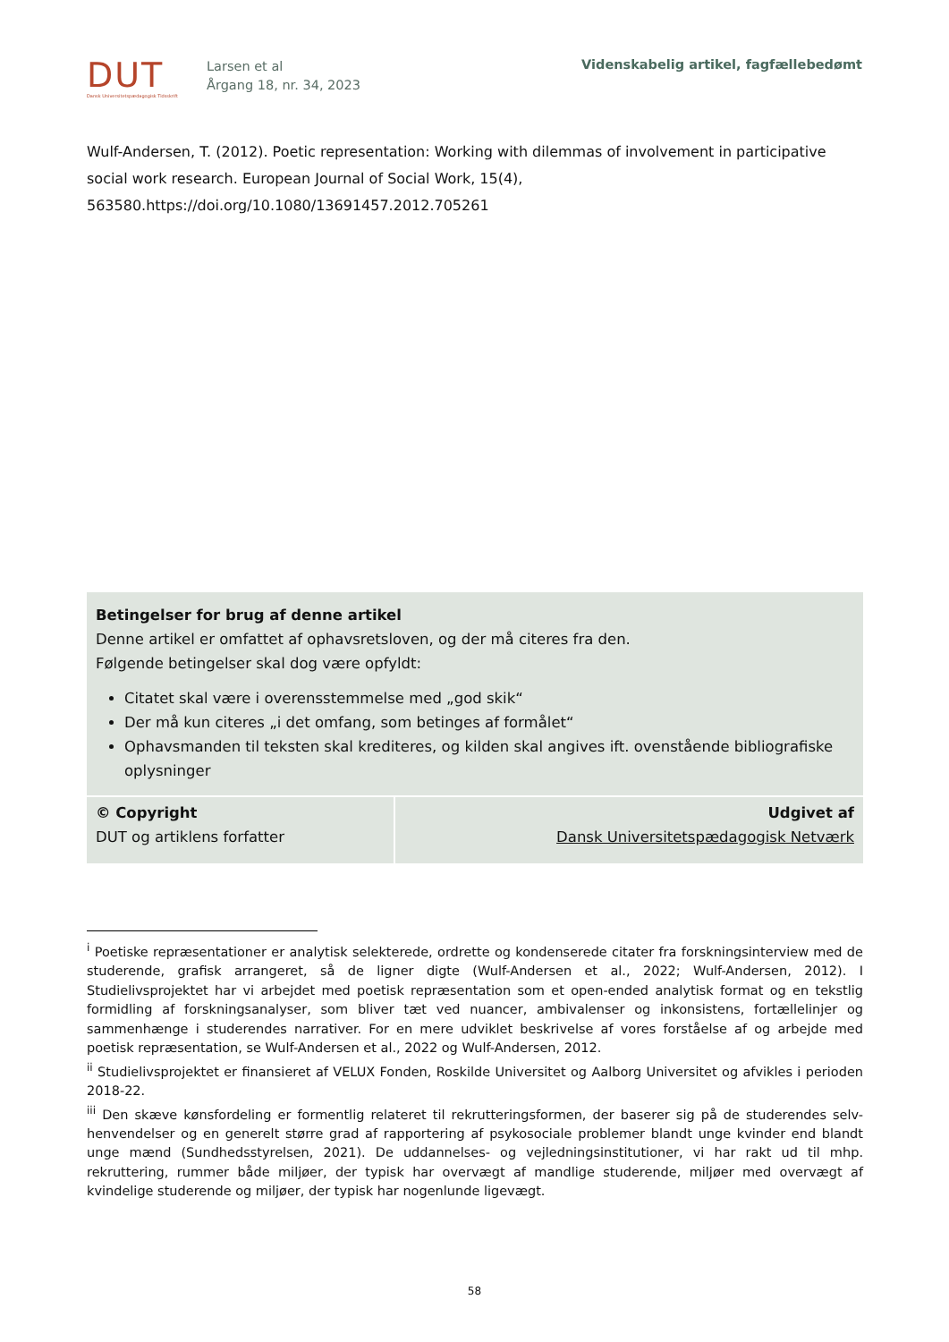DUT
Dansk Universitetspædagogisk Tidsskrift
Larsen et al
Årgang 18, nr. 34, 2023
Videnskabelig artikel, fagfællebedømt
Wulf-Andersen, T. (2012). Poetic representation: Working with dilemmas of involvement in participative social work research. European Journal of Social Work, 15(4), 563580.https://doi.org/10.1080/13691457.2012.705261
Betingelser for brug af denne artikel
Denne artikel er omfattet af ophavsretsloven, og der må citeres fra den.
Følgende betingelser skal dog være opfyldt:
Citatet skal være i overensstemmelse med „god skik“
Der må kun citeres „i det omfang, som betinges af formålet“
Ophavsmanden til teksten skal krediteres, og kilden skal angives ift. ovenstående bibliografiske oplysninger
| © Copyright DUT og artiklens forfatter | Udgivet af Dansk Universitetspædagogisk Netværk |
<sup>i</sup> Poetiske repræsentationer er analytisk selekterede, ordrette og kondenserede citater fra forskningsinterview med de studerende, grafisk arrangeret, så de ligner digte (Wulf-Andersen et al., 2022; Wulf-Andersen, 2012). I Studielivsprojektet har vi arbejdet med poetisk repræsentation som et open-ended analytisk format og en tekstlig formidling af forskningsanalyser, som bliver tæt ved nuancer, ambivalenser og inkonsistens, fortællelinjer og sammenhænge i studerendes narrativer. For en mere udviklet beskrivelse af vores forståelse af og arbejde med poetisk repræsentation, se Wulf-Andersen et al., 2022 og Wulf-Andersen, 2012.
<sup>ii</sup> Studielivsprojektet er finansieret af VELUX Fonden, Roskilde Universitet og Aalborg Universitet og afvikles i perioden 2018-22.
<sup>iii</sup> Den skæve kønsfordeling er formentlig relateret til rekrutteringsformen, der baserer sig på de studerendes selv-henvendelser og en generelt større grad af rapportering af psykosociale problemer blandt unge kvinder end blandt unge mænd (Sundhedsstyrelsen, 2021). De uddannelses- og vejledningsinstitutioner, vi har rakt ud til mhp. rekruttering, rummer både miljøer, der typisk har overvægt af mandlige studerende, miljøer med overvægt af kvindelige studerende og miljøer, der typisk har nogenlunde ligevægt.
58